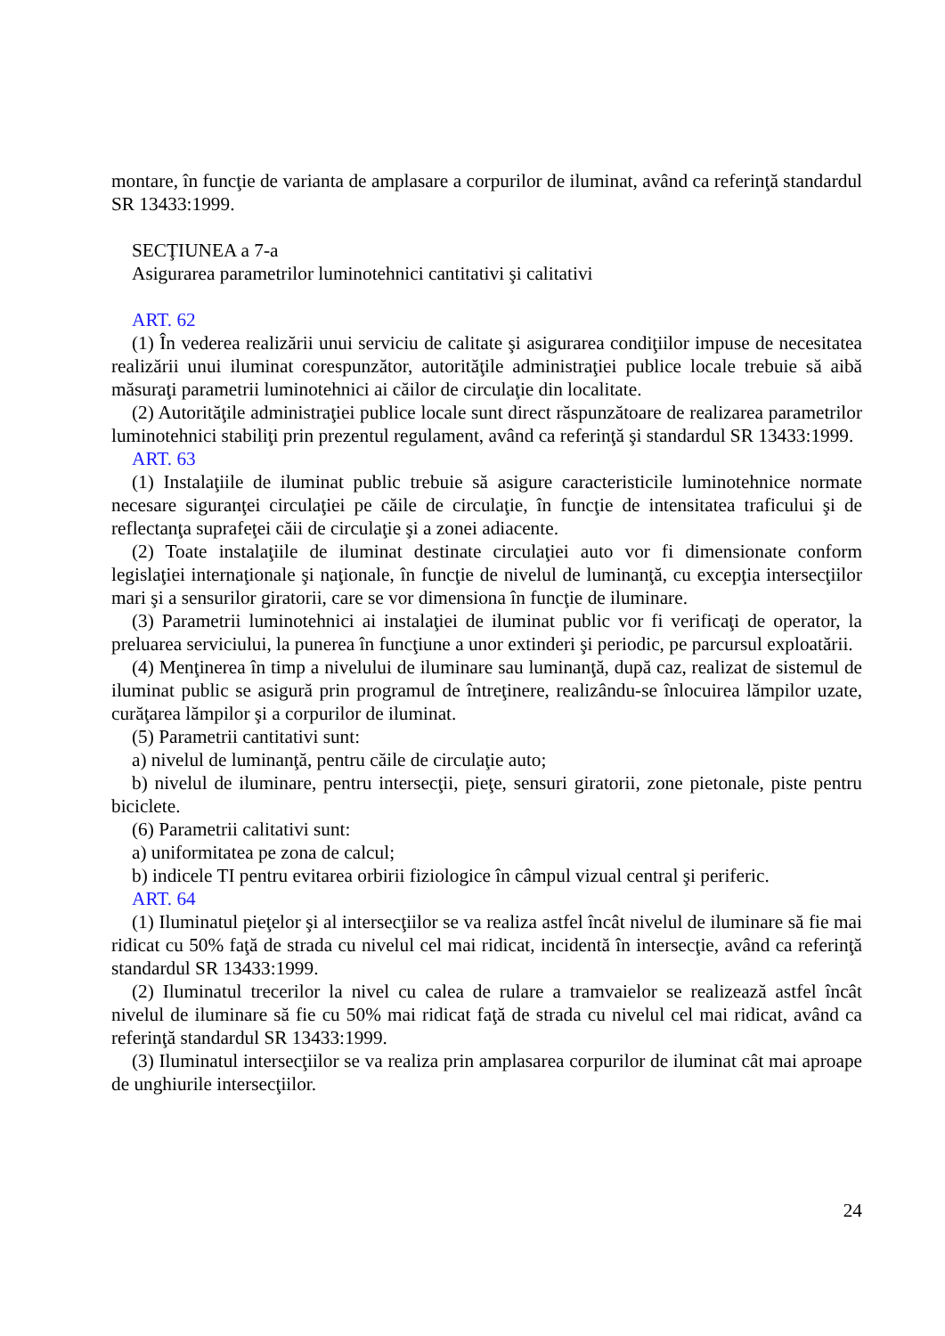montare, în funcţie de varianta de amplasare a corpurilor de iluminat, având ca referinţă standardul SR 13433:1999.
SECŢIUNEA a 7-a
Asigurarea parametrilor luminotehnici cantitativi şi calitativi
ART. 62
(1) În vederea realizării unui serviciu de calitate şi asigurarea condiţiilor impuse de necesitatea realizării unui iluminat corespunzător, autorităţile administraţiei publice locale trebuie să aibă măsuraţi parametrii luminotehnici ai căilor de circulaţie din localitate.
(2) Autorităţile administraţiei publice locale sunt direct răspunzătoare de realizarea parametrilor luminotehnici stabiliţi prin prezentul regulament, având ca referinţă şi standardul SR 13433:1999.
ART. 63
(1) Instalaţiile de iluminat public trebuie să asigure caracteristicile luminotehnice normate necesare siguranţei circulaţiei pe căile de circulaţie, în funcţie de intensitatea traficului şi de reflectanţa suprafeţei căii de circulaţie şi a zonei adiacente.
(2) Toate instalaţiile de iluminat destinate circulaţiei auto vor fi dimensionate conform legislaţiei internaţionale şi naţionale, în funcţie de nivelul de luminanţă, cu excepţia intersecţiilor mari şi a sensurilor giratorii, care se vor dimensiona în funcţie de iluminare.
(3) Parametrii luminotehnici ai instalaţiei de iluminat public vor fi verificaţi de operator, la preluarea serviciului, la punerea în funcţiune a unor extinderi şi periodic, pe parcursul exploatării.
(4) Menţinerea în timp a nivelului de iluminare sau luminanţă, după caz, realizat de sistemul de iluminat public se asigură prin programul de întreţinere, realizându-se înlocuirea lămpilor uzate, curăţarea lămpilor şi a corpurilor de iluminat.
(5) Parametrii cantitativi sunt:
a) nivelul de luminanţă, pentru căile de circulaţie auto;
b) nivelul de iluminare, pentru intersecţii, pieţe, sensuri giratorii, zone pietonale, piste pentru biciclete.
(6) Parametrii calitativi sunt:
a) uniformitatea pe zona de calcul;
b) indicele TI pentru evitarea orbirii fiziologice în câmpul vizual central şi periferic.
ART. 64
(1) Iluminatul pieţelor şi al intersecţiilor se va realiza astfel încât nivelul de iluminare să fie mai ridicat cu 50% faţă de strada cu nivelul cel mai ridicat, incidentă în intersecţie, având ca referinţă standardul SR 13433:1999.
(2) Iluminatul trecerilor la nivel cu calea de rulare a tramvaielor se realizează astfel încât nivelul de iluminare să fie cu 50% mai ridicat faţă de strada cu nivelul cel mai ridicat, având ca referinţă standardul SR 13433:1999.
(3) Iluminatul intersecţiilor se va realiza prin amplasarea corpurilor de iluminat cât mai aproape de unghiurile intersecţiilor.
24